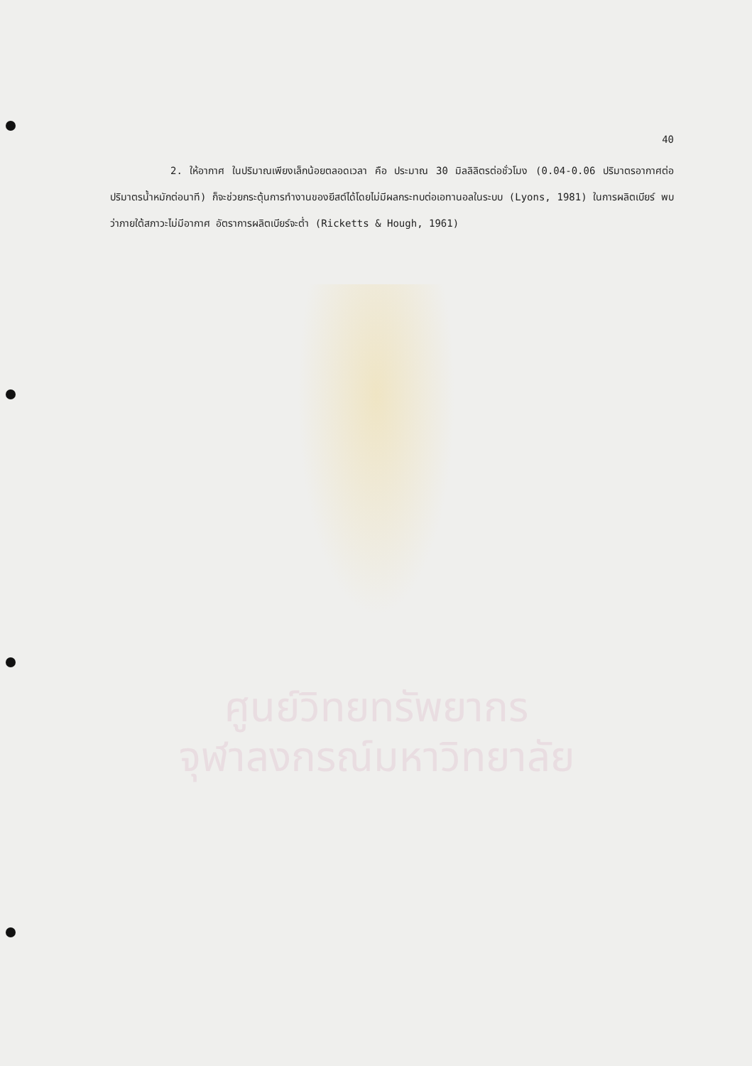40
2. ให้อากาศ ในปริมาณเพียงเล็กน้อยตลอดเวลา คือ ประมาณ 30 มิลลิลิตรต่อชั่วโมง (0.04-0.06 ปริมาตรอากาศต่อปริมาตรน้ำหมักต่อนาที) ก็จะช่วยกระตุ้นการทำงานของยีสต์ได้โดยไม่มีผลกระทบต่อเอทานอลในระบบ (Lyons, 1981) ในการผลิตเบียร์ พบว่าภายใต้สภาวะไม่มีอากาศ อัตราการผลิตเบียร์จะต่ำ (Ricketts & Hough, 1961)
ศูนย์วิทยทรัพยากร
จุฬาลงกรณ์มหาวิทยาลัย